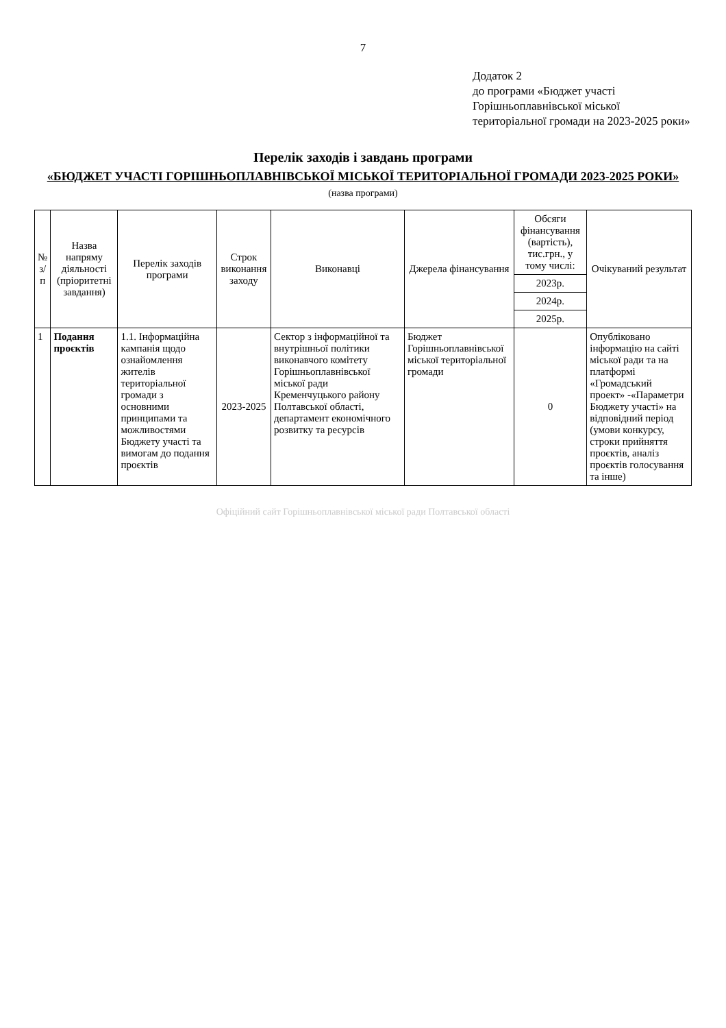7
Додаток 2
до програми «Бюджет участі Горішньоплавнівської міської територіальної громади на 2023-2025 роки»
Перелік заходів і завдань програми
«БЮДЖЕТ УЧАСТІ ГОРІШНЬОПЛАВНІВСЬКОЇ МІСЬКОЇ ТЕРИТОРІАЛЬНОЇ ГРОМАДИ 2023-2025 РОКИ»
(назва програми)
| № з/п | Назва напряму діяльності (пріоритетні завдання) | Перелік заходів програми | Строк виконання заходу | Виконавці | Джерела фінансування | Обсяги фінансування (вартість), тис.грн., у тому числі: | Очікуваний результат |
| --- | --- | --- | --- | --- | --- | --- | --- |
| | | | | | | 2023р. | |
| | | | | | | 2024р. | |
| | | | | | | 2025р. | |
| 1 | Подання проєктів | 1.1. Інформаційна кампанія щодо ознайомлення жителів територіальної громади з основними принципами та можливостями Бюджету участі та вимогам до подання проєктів | 2023-2025 | Сектор з інформаційної та внутрішньої політики виконавчого комітету Горішньоплавнівської міської ради Кременчуцького району Полтавської області, департамент економічного розвитку та ресурсів | Бюджет Горішньоплавнівської міської територіальної громади | 0 | Опубліковано інформацію на сайті міської ради та на платформі «Громадський проект» -«Параметри Бюджету участі» на відповідний період (умови конкурсу, строки прийняття проєктів, аналіз проєктів голосування та інше) |
Офіційний сайт Горішньоплавнівської міської ради Полтавської області